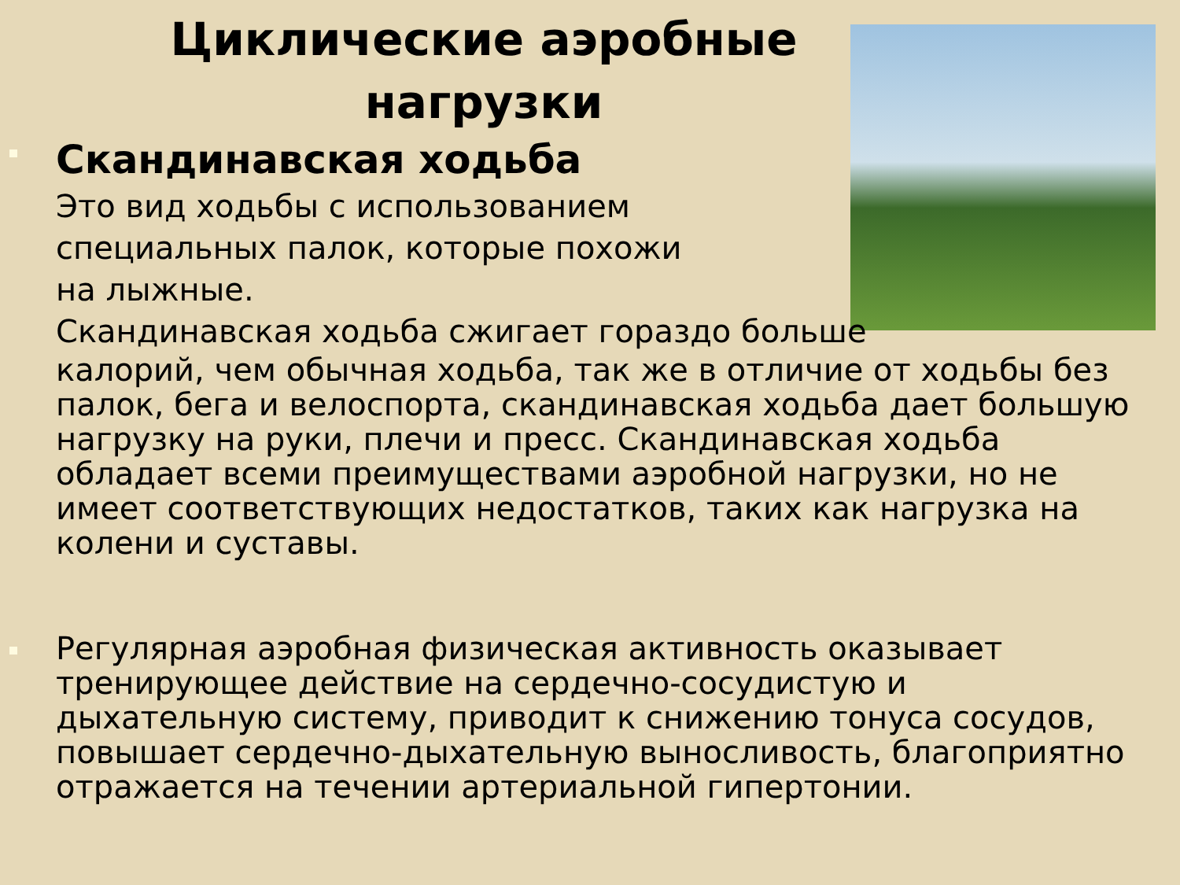Циклические аэробные
нагрузки
Скандинавская ходьба
Это вид ходьбы с использованием
специальных палок, которые похожи
на лыжные.
Скандинавская ходьба сжигает гораздо больше
калорий, чем обычная ходьба, так же в отличие от ходьбы без палок, бега и велоспорта, скандинавская ходьба дает большую нагрузку на руки, плечи и пресс. Скандинавская ходьба обладает всеми преимуществами аэробной нагрузки, но не имеет соответствующих недостатков, таких как нагрузка на колени и суставы.
Регулярная аэробная физическая активность оказывает тренирующее действие на сердечно-сосудистую и дыхательную систему, приводит к снижению тонуса сосудов, повышает сердечно-дыхательную выносливость, благоприятно отражается на течении артериальной гипертонии.